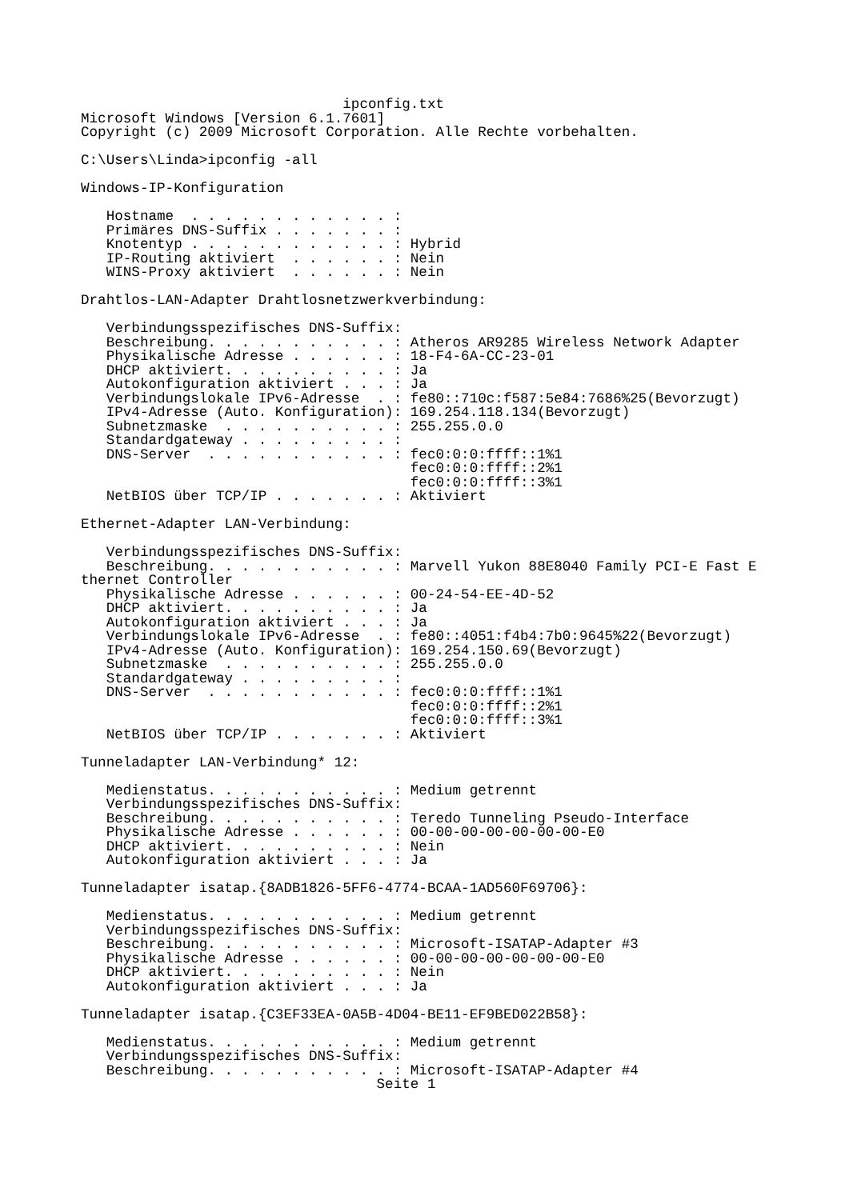ipconfig.txt
Microsoft Windows [Version 6.1.7601]
Copyright (c) 2009 Microsoft Corporation. Alle Rechte vorbehalten.

C:\Users\Linda>ipconfig -all

Windows-IP-Konfiguration

   Hostname  . . . . . . . . . . . . :
   Primäres DNS-Suffix . . . . . . . :
   Knotentyp . . . . . . . . . . . . : Hybrid
   IP-Routing aktiviert  . . . . . . : Nein
   WINS-Proxy aktiviert  . . . . . . : Nein

Drahtlos-LAN-Adapter Drahtlosnetzwerkverbindung:

   Verbindungsspezifisches DNS-Suffix:
   Beschreibung. . . . . . . . . . . : Atheros AR9285 Wireless Network Adapter
   Physikalische Adresse . . . . . . : 18-F4-6A-CC-23-01
   DHCP aktiviert. . . . . . . . . . : Ja
   Autokonfiguration aktiviert . . . : Ja
   Verbindungslokale IPv6-Adresse  . : fe80::710c:f587:5e84:7686%25(Bevorzugt)
   IPv4-Adresse (Auto. Konfiguration): 169.254.118.134(Bevorzugt)
   Subnetzmaske  . . . . . . . . . . : 255.255.0.0
   Standardgateway . . . . . . . . . :
   DNS-Server  . . . . . . . . . . . : fec0:0:0:ffff::1%1
                                       fec0:0:0:ffff::2%1
                                       fec0:0:0:ffff::3%1
   NetBIOS über TCP/IP . . . . . . . : Aktiviert

Ethernet-Adapter LAN-Verbindung:

   Verbindungsspezifisches DNS-Suffix:
   Beschreibung. . . . . . . . . . . : Marvell Yukon 88E8040 Family PCI-E Fast E
thernet Controller
   Physikalische Adresse . . . . . . : 00-24-54-EE-4D-52
   DHCP aktiviert. . . . . . . . . . : Ja
   Autokonfiguration aktiviert . . . : Ja
   Verbindungslokale IPv6-Adresse  . : fe80::4051:f4b4:7b0:9645%22(Bevorzugt)
   IPv4-Adresse (Auto. Konfiguration): 169.254.150.69(Bevorzugt)
   Subnetzmaske  . . . . . . . . . . : 255.255.0.0
   Standardgateway . . . . . . . . . :
   DNS-Server  . . . . . . . . . . . : fec0:0:0:ffff::1%1
                                       fec0:0:0:ffff::2%1
                                       fec0:0:0:ffff::3%1
   NetBIOS über TCP/IP . . . . . . . : Aktiviert

Tunneladapter LAN-Verbindung* 12:

   Medienstatus. . . . . . . . . . . : Medium getrennt
   Verbindungsspezifisches DNS-Suffix:
   Beschreibung. . . . . . . . . . . : Teredo Tunneling Pseudo-Interface
   Physikalische Adresse . . . . . . : 00-00-00-00-00-00-00-E0
   DHCP aktiviert. . . . . . . . . . : Nein
   Autokonfiguration aktiviert . . . : Ja

Tunneladapter isatap.{8ADB1826-5FF6-4774-BCAA-1AD560F69706}:

   Medienstatus. . . . . . . . . . . : Medium getrennt
   Verbindungsspezifisches DNS-Suffix:
   Beschreibung. . . . . . . . . . . : Microsoft-ISATAP-Adapter #3
   Physikalische Adresse . . . . . . : 00-00-00-00-00-00-00-E0
   DHCP aktiviert. . . . . . . . . . : Nein
   Autokonfiguration aktiviert . . . : Ja

Tunneladapter isatap.{C3EF33EA-0A5B-4D04-BE11-EF9BED022B58}:

   Medienstatus. . . . . . . . . . . : Medium getrennt
   Verbindungsspezifisches DNS-Suffix:
   Beschreibung. . . . . . . . . . . : Microsoft-ISATAP-Adapter #4
                                   Seite 1